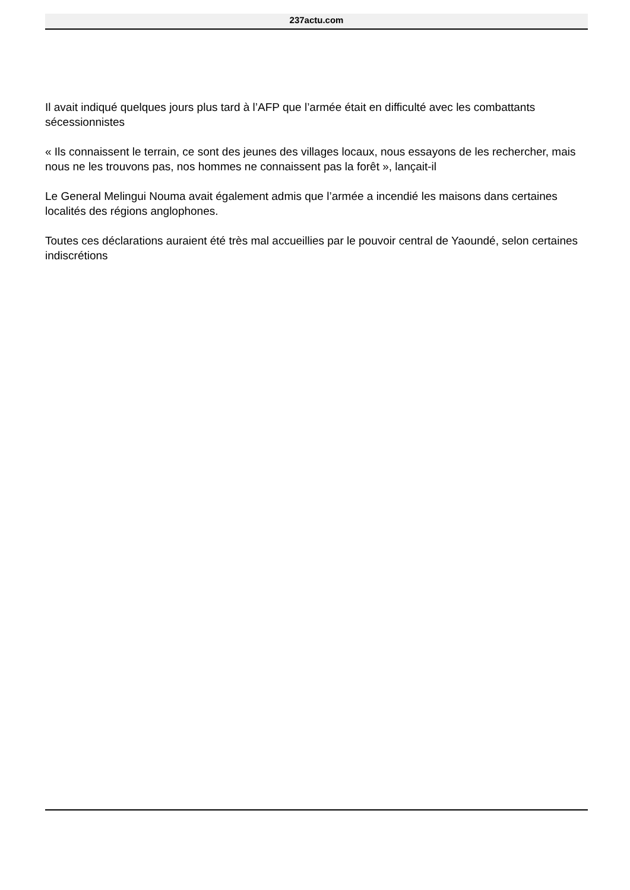237actu.com
Il avait indiqué quelques jours plus tard à l’AFP que l’armée était en difficulté avec les combattants sécessionnistes
« Ils connaissent le terrain, ce sont des jeunes des villages locaux, nous essayons de les rechercher, mais nous ne les trouvons pas, nos hommes ne connaissent pas la forêt », lançait-il
Le General Melingui Nouma avait également admis que l’armée a incendié les maisons dans certaines localités des régions anglophones.
Toutes ces déclarations auraient été très mal accueillies par le pouvoir central de Yaoundé, selon certaines indiscrétions